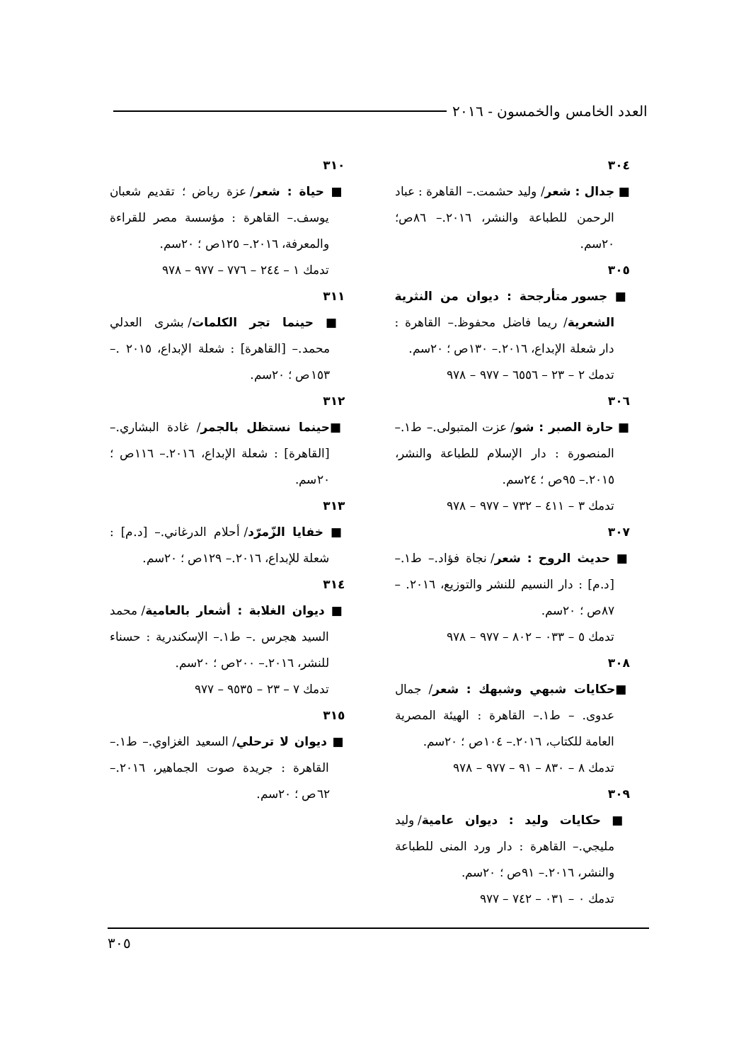العدد الخامس والخمسون - ٢٠١٦
٣٠٤
■ جدال : شعر/ وليد حشمت.– القاهرة : عباد الرحمن للطباعة والنشر، ٢٠١٦.– ٨٦ص؛ ٢٠سم.
٣٠٥
■ جسور متأرجحة : ديوان من النثرية الشعرية/ ريما فاضل محفوظ.– القاهرة : دار شعلة الإبداع، ٢٠١٦.– ١٣٠ص ؛ ٢٠سم.
تدمك ٢ – ٢٣ – ٦٥٥٦ – ٩٧٧ – ٩٧٨
٣٠٦
■ حارة الصبر : شو/ عزت المتبولى.– ط١.– المنصورة : دار الإسلام للطباعة والنشر، ٢٠١٥.– ٩٥ص ؛ ٢٤سم.
تدمك ٣ – ٤١١ – ٧٣٢ – ٩٧٧ – ٩٧٨
٣٠٧
■ حديث الروح : شعر/ نجاة فؤاد.– ط١.– [د.م] : دار النسيم للنشر والتوزيع، ٢٠١٦. – ٨٧ص ؛ ٢٠سم.
تدمك ٥ – ٠٣٣ – ٨٠٢ – ٩٧٧ – ٩٧٨
٣٠٨
■حكايات شبهي وشبهك : شعر/ جمال عدوى. – ط١.– القاهرة : الهيئة المصرية العامة للكتاب، ٢٠١٦.– ١٠٤ص ؛ ٢٠سم.
تدمك ٨ – ٨٣٠ – ٩١ – ٩٧٧ – ٩٧٨
٣٠٩
■ حكايات وليد : ديوان عامية/ وليد مليجي.– القاهرة : دار ورد المنى للطباعة والنشر، ٢٠١٦.– ٩١ص ؛ ٢٠سم.
تدمك ٠ – ٠٣١ – ٧٤٢ – ٩٧٧
٣١٠
■ حياة : شعر/ عزة رياض ؛ تقديم شعبان يوسف.– القاهرة : مؤسسة مصر للقراءة والمعرفة، ٢٠١٦.– ١٢٥ص ؛ ٢٠سم.
تدمك ١ – ٢٤٤ – ٧٧٦ – ٩٧٧ – ٩٧٨
٣١١
■ حينما تجر الكلمات/ بشرى العدلي محمد.– [القاهرة] : شعلة الإبداع، ٢٠١٥ .– ١٥٣ص ؛ ٢٠سم.
٣١٢
■حينما نستظل بالجمر/ غادة البشاري.– [القاهرة] : شعلة الإبداع، ٢٠١٦.– ١١٦ص ؛ ٢٠سم.
٣١٣
■ خفايا الزّمرّد/ أحلام الدرغاني.– [د.م] : شعلة للإبداع، ٢٠١٦.– ١٢٩ص ؛ ٢٠سم.
٣١٤
■ ديوان الغلابة : أشعار بالعامية/ محمد السيد هجرس .– ط١.– الإسكندرية : حسناء للنشر، ٢٠١٦.– ٢٠٠ص ؛ ٢٠سم.
تدمك ٧ – ٢٣ – ٩٥٣٥ – ٩٧٧
٣١٥
■ ديوان لا ترحلي/ السعيد الغزاوي.– ط١.– القاهرة : جريدة صوت الجماهير، ٢٠١٦.– ٦٢ص ؛ ٢٠سم.
٣٠٥